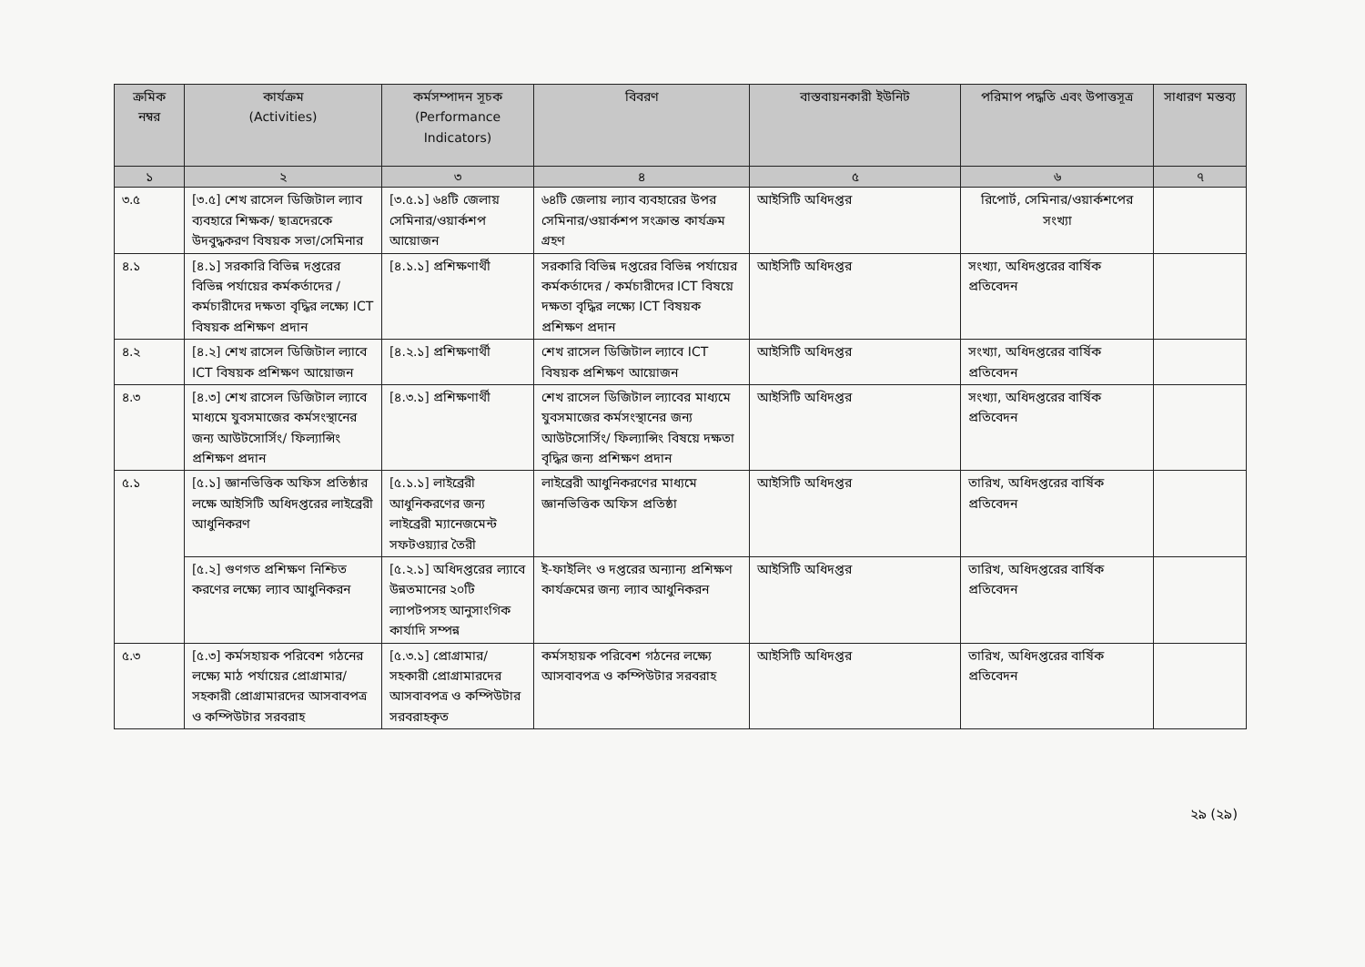| ক্রমিক নম্বর | কার্যক্রম (Activities) | কর্মসম্পাদন সূচক (Performance Indicators) | বিবরণ | বাস্তবায়নকারী ইউনিট | পরিমাপ পদ্ধতি এবং উপাত্তসূত্র | সাধারণ মন্তব্য |
| --- | --- | --- | --- | --- | --- | --- |
| ১ | ২ | ৩ | ৪ | ৫ | ৬ | ৭ |
| ৩.৫ | [৩.৫] শেখ রাসেল ডিজিটাল ল্যাব ব্যবহারে শিক্ষক/ ছাত্রদেরকে উদবুদ্ধকরণ বিষয়ক সভা/সেমিনার | [৩.৫.১] ৬৪টি জেলায় সেমিনার/ওয়ার্কশপ আয়োজন | ৬৪টি জেলায় ল্যাব ব্যবহারের উপর সেমিনার/ওয়ার্কশপ সংক্রান্ত কার্যক্রম গ্রহণ | আইসিটি অধিদপ্তর | রিপোর্ট, সেমিনার/ওয়ার্কশপের সংখ্যা | |
| ৪.১ | [৪.১] সরকারি বিভিন্ন দপ্তরের বিভিন্ন পর্যায়ের কর্মকর্তাদের / কর্মচারীদের দক্ষতা বৃদ্ধির লক্ষ্যে ICT বিষয়ক প্রশিক্ষণ প্রদান | [৪.১.১] প্রশিক্ষণার্থী | সরকারি বিভিন্ন দপ্তরের বিভিন্ন পর্যায়ের কর্মকর্তাদের / কর্মচারীদের ICT বিষয়ে দক্ষতা বৃদ্ধির লক্ষ্যে ICT বিষয়ক প্রশিক্ষণ প্রদান | আইসিটি অধিদপ্তর | সংখ্যা, অধিদপ্তরের বার্ষিক প্রতিবেদন | |
| ৪.২ | [৪.২] শেখ রাসেল ডিজিটাল ল্যাবে ICT বিষয়ক প্রশিক্ষণ আয়োজন | [৪.২.১] প্রশিক্ষণার্থী | শেখ রাসেল ডিজিটাল ল্যাবে ICT বিষয়ক প্রশিক্ষণ আয়োজন | আইসিটি অধিদপ্তর | সংখ্যা, অধিদপ্তরের বার্ষিক প্রতিবেদন | |
| ৪.৩ | [৪.৩] শেখ রাসেল ডিজিটাল ল্যাবে মাধ্যমে যুবসমাজের কর্মসংস্থানের জন্য আউটসোর্সিং/ ফিল্যান্সিং প্রশিক্ষণ প্রদান | [৪.৩.১] প্রশিক্ষণার্থী | শেখ রাসেল ডিজিটাল ল্যাবের মাধ্যমে যুবসমাজের কর্মসংস্থানের জন্য আউটসোর্সিং/ ফিল্যান্সিং বিষয়ে দক্ষতা বৃদ্ধির জন্য প্রশিক্ষণ প্রদান | আইসিটি অধিদপ্তর | সংখ্যা, অধিদপ্তরের বার্ষিক প্রতিবেদন | |
| ৫.১ | [৫.১] জ্ঞানভিত্তিক অফিস প্রতিষ্ঠার লক্ষে আইসিটি অধিদপ্তরের লাইব্রেরী আধুনিকরণ | [৫.১.১] লাইব্রেরী আধুনিকরণের জন্য লাইব্রেরী ম্যানেজমেন্ট সফটওয়্যার তৈরী | লাইব্রেরী আধুনিকরণের মাধ্যমে জ্ঞানভিত্তিক অফিস প্রতিষ্ঠা | আইসিটি অধিদপ্তর | তারিখ, অধিদপ্তরের বার্ষিক প্রতিবেদন | |
| | [৫.২] গুণগত প্রশিক্ষণ নিশ্চিত করণের লক্ষ্যে ল্যাব আধুনিকরন | [৫.২.১] অধিদপ্তরের ল্যাবে উন্নতমানের ২০টি ল্যাপটপসহ আনুসাংগিক কার্যাদি সম্পন্ন | ই-ফাইলিং ও দপ্তরের অন্যান্য প্রশিক্ষণ কার্যক্রমের জন্য ল্যাব আধুনিকরন | আইসিটি অধিদপ্তর | তারিখ, অধিদপ্তরের বার্ষিক প্রতিবেদন | |
| ৫.৩ | [৫.৩] কর্মসহায়ক পরিবেশ গঠনের লক্ষ্যে মাঠ পর্যায়ের প্রোগ্রামার/সহকারী প্রোগ্রামারদের আসবাবপত্র ও কম্পিউটার সরবরাহ | [৫.৩.১] প্রোগ্রামার/সহকারী প্রোগ্রামারদের আসবাবপত্র ও কম্পিউটার সরবরাহকৃত | কর্মসহায়ক পরিবেশ গঠনের লক্ষ্যে আসবাবপত্র ও কম্পিউটার সরবরাহ | আইসিটি অধিদপ্তর | তারিখ, অধিদপ্তরের বার্ষিক প্রতিবেদন | |
২৯ (২৯)